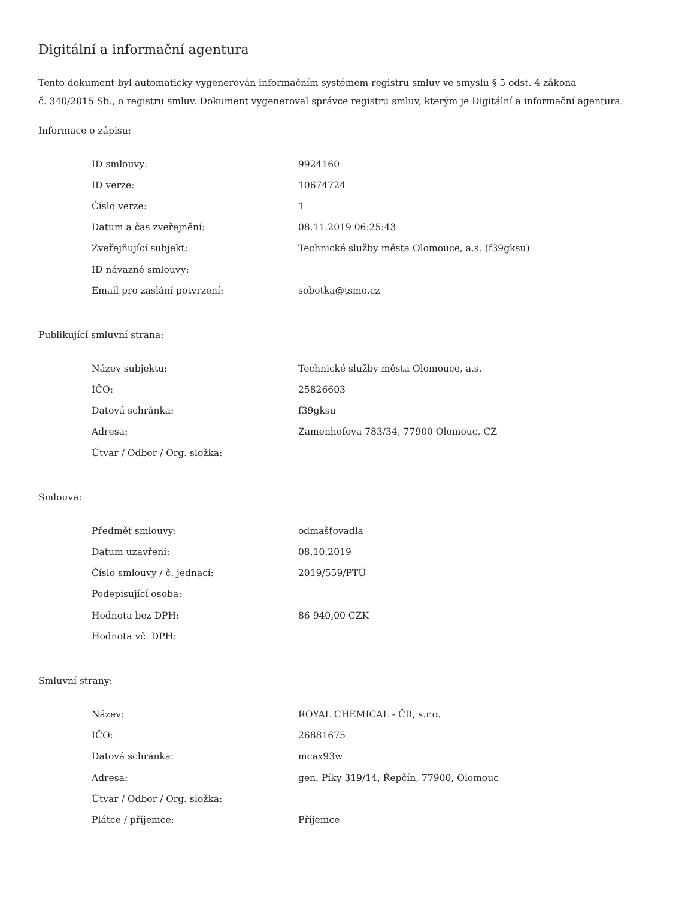Digitální a informační agentura
Tento dokument byl automaticky vygenerován informačním systémem registru smluv ve smyslu § 5 odst. 4 zákona
č. 340/2015 Sb., o registru smluv. Dokument vygeneroval správce registru smluv, kterým je Digitální a informační agentura.
Informace o zápisu:
| ID smlouvy: | 9924160 |
| ID verze: | 10674724 |
| Číslo verze: | 1 |
| Datum a čas zveřejnění: | 08.11.2019 06:25:43 |
| Zveřejňující subjekt: | Technické služby města Olomouce, a.s. (f39gksu) |
| ID návazné smlouvy: | |
| Email pro zaslání potvrzení: | sobotka@tsmo.cz |
Publikující smluvní strana:
| Název subjektu: | Technické služby města Olomouce, a.s. |
| IČO: | 25826603 |
| Datová schránka: | f39gksu |
| Adresa: | Zamenhofova 783/34, 77900 Olomouc, CZ |
| Útvar / Odbor / Org. složka: | |
Smlouva:
| Předmět smlouvy: | odmašťovadla |
| Datum uzavření: | 08.10.2019 |
| Číslo smlouvy / č. jednací: | 2019/559/PTÚ |
| Podepisující osoba: | |
| Hodnota bez DPH: | 86 940,00 CZK |
| Hodnota vč. DPH: | |
Smluvní strany:
| Název: | ROYAL CHEMICAL - ČR, s.r.o. |
| IČO: | 26881675 |
| Datová schránka: | mcax93w |
| Adresa: | gen. Píky 319/14, Řepčín, 77900, Olomouc |
| Útvar / Odbor / Org. složka: | |
| Plátce / příjemce: | Příjemce |